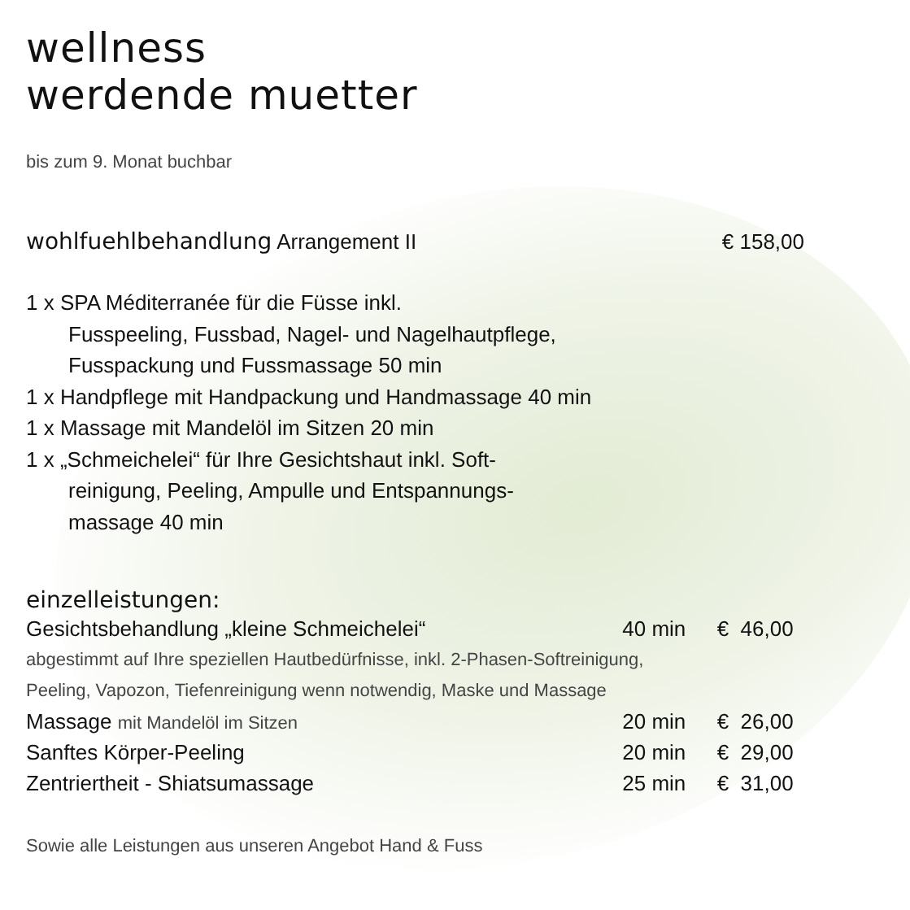wellness
werdende muetter
bis zum 9. Monat buchbar
wohlfuehlbehandlung Arrangement II € 158,00
1 x SPA Méditerranée für die Füsse inkl.
Fusspeeling, Fussbad, Nagel- und Nagelhautpflege,
Fusspackung und Fussmassage 50 min
1 x Handpflege mit Handpackung und Handmassage 40 min
1 x Massage mit Mandelöl im Sitzen 20 min
1 x „Schmeichelei“ für Ihre Gesichtshaut inkl. Soft-
reinigung, Peeling, Ampulle und Entspannungs-
massage 40 min
einzelleistungen:
| Gesichtsbehandlung „kleine Schmeichelei“ | 40 min | € 46,00 |
| abgestimmt auf Ihre speziellen Hautbedürfnisse, inkl. 2-Phasen-Softreinigung, | | |
| Peeling, Vapozon, Tiefenreinigung wenn notwendig, Maske und Massage | | |
| Massage mit Mandelöl im Sitzen | 20 min | € 26,00 |
| Sanftes Körper-Peeling | 20 min | € 29,00 |
| Zentriertheit - Shiatsumassage | 25 min | € 31,00 |
Sowie alle Leistungen aus unseren Angebot Hand & Fuss